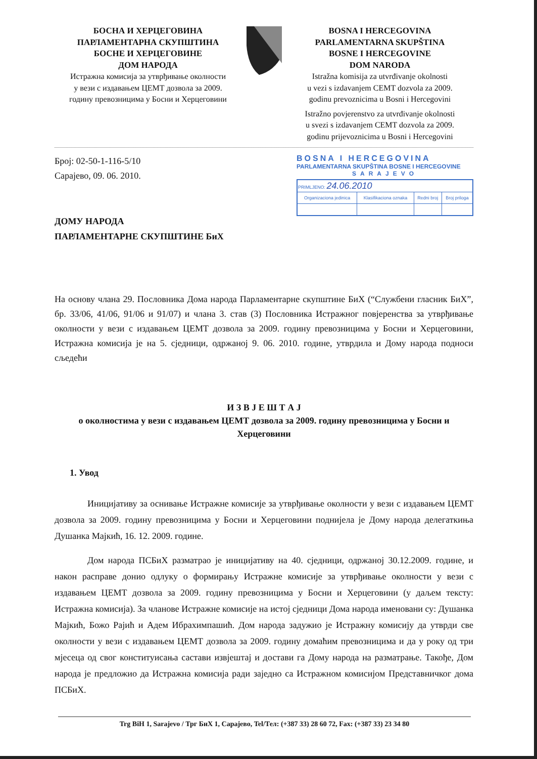БОСНА И ХЕРЦЕГОВИНА
ПАРЛАМЕНТАРНА СКУПШТИНА
БОСНЕ И ХЕРЦЕГОВИНЕ
ДОМ НАРОДА
Истражна комисија за утврђивање околности
у вези с издавањем ЦЕМТ дозвола за 2009.
годину превозницима у Босни и Херцеговини
BOSNA I HERCEGOVINA
PARLAMENTARNA SKUPŠTINA
BOSNE I HERCEGOVINE
DOM NARODA
Istražna komisija za utvrđivanje okolnosti
u vezi s izdavanjem CEMT dozvola za 2009.
godinu prevoznicima u Bosni i Hercegovini
Istražno povjerenstvo za utvrđivanje okolnosti
u svezi s izdavanjem CEMT dozvola za 2009.
godinu prijevoznicima u Bosni i Hercegovini
Број: 02-50-1-116-5/10
Сарајево, 09. 06. 2010.
ДОМУ НАРОДА
ПАРЛАМЕНТАРНЕ СКУПШТИНЕ БиХ
BOSNA I HERCEGOVINA
PARLAMENTARNA SKUPŠTINA BOSNE I HERCEGOVINE
SARAJEVO
| PRIMLJENO: 24.06.2010 | | | |
| Organizaciona jedinica | Klasifikaciona oznaka | Redni broj | Broj priloga |
На основу члана 29. Пословника Дома народа Парламентарне скупштине БиХ (“Службени гласник БиХ”, бр. 33/06, 41/06, 91/06 и 91/07) и члана 3. став (3) Пословника Истражног повјеренства за утврђивање околности у вези с издавањем ЦЕМТ дозвола за 2009. годину превозницима у Босни и Херцеговини, Истражна комисија је на 5. сједници, одржаној 9. 06. 2010. године, утврдила и Дому народа подноси сљедећи
И З В Ј Е Ш Т А Ј
о околностима у вези с издавањем ЦЕМТ дозвола за 2009. годину превозницима у Босни и Херцеговини
1. Увод
Иницијативу за оснивање Истражне комисије за утврђивање околности у вези с издавањем ЦЕМТ дозвола за 2009. годину превозницима у Босни и Херцеговини поднијела је Дому народа делегаткиња Душанка Мајкић, 16. 12. 2009. године.
Дом народа ПСБиХ разматрао је иницијативу на 40. сједници, одржаној 30.12.2009. године, и након расправе донио одлуку о формирању Истражне комисије за утврђивање околности у вези с издавањем ЦЕМТ дозвола за 2009. годину превозницима у Босни и Херцеговини (у даљем тексту: Истражна комисија). За чланове Истражне комисије на истој сједници Дома народа именовани су: Душанка Мајкић, Божо Рајић и Адем Ибрахимпашић. Дом народа задужио је Истражну комисију да утврди све околности у вези с издавањем ЦЕМТ дозвола за 2009. годину домаћим превозницима и да у року од три мјесеца од свог конституисања састави извјештај и достави га Дому народа на разматрање. Такође, Дом народа је предложио да Истражна комисија ради заједно са Истражном комисијом Представничког дома ПСБиХ.
Trg BiH 1, Sarajevo / Трг БиХ 1, Сарајево, Tel/Тел: (+387 33) 28 60 72, Fax: (+387 33) 23 34 80